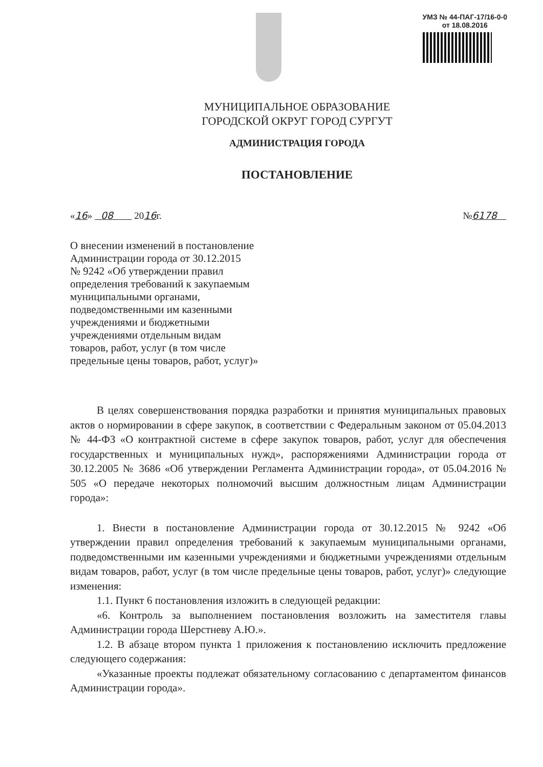УМЗ № 44-ПАГ-17/16-0-0
от 18.08.2016
МУНИЦИПАЛЬНОЕ ОБРАЗОВАНИЕ
ГОРОДСКОЙ ОКРУГ ГОРОД СУРГУТ
АДМИНИСТРАЦИЯ ГОРОДА
ПОСТАНОВЛЕНИЕ
«16» 08 2016г. №6178
О внесении изменений в постановление
Администрации города от 30.12.2015
№ 9242 «Об утверждении правил
определения требований к закупаемым
муниципальными органами,
подведомственными им казенными
учреждениями и бюджетными
учреждениями отдельным видам
товаров, работ, услуг (в том числе
предельные цены товаров, работ, услуг)»
В целях совершенствования порядка разработки и принятия муниципальных правовых актов о нормировании в сфере закупок, в соответствии с Федеральным законом от 05.04.2013 № 44-ФЗ «О контрактной системе в сфере закупок товаров, работ, услуг для обеспечения государственных и муниципальных нужд», распоряжениями Администрации города от 30.12.2005 № 3686 «Об утверждении Регламента Администрации города», от 05.04.2016 № 505 «О передаче некоторых полномочий высшим должностным лицам Администрации города»:
1. Внести в постановление Администрации города от 30.12.2015 № 9242 «Об утверждении правил определения требований к закупаемым муниципальными органами, подведомственными им казенными учреждениями и бюджетными учреждениями отдельным видам товаров, работ, услуг (в том числе предельные цены товаров, работ, услуг)» следующие изменения:
1.1. Пункт 6 постановления изложить в следующей редакции:
«6. Контроль за выполнением постановления возложить на заместителя главы Администрации города Шерстневу А.Ю.».
1.2. В абзаце втором пункта 1 приложения к постановлению исключить предложение следующего содержания:
«Указанные проекты подлежат обязательному согласованию с департаментом финансов Администрации города».